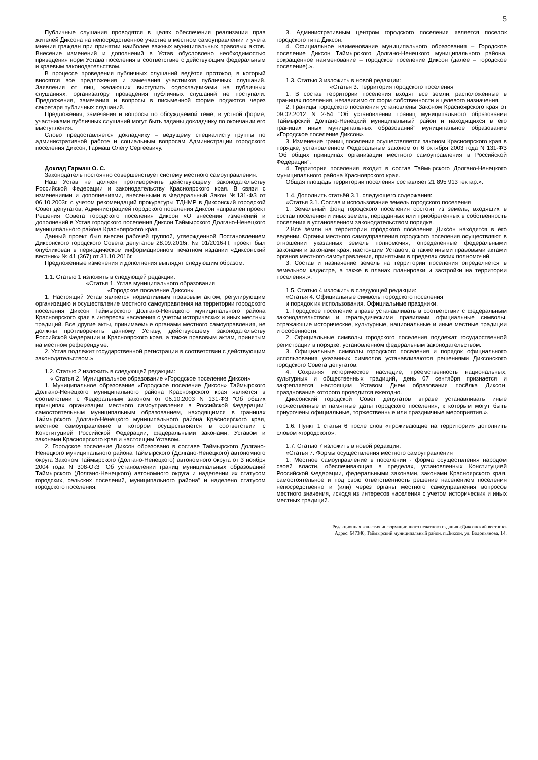5
Публичные слушания проводятся в целях обеспечения реализации прав жителей Диксона на непосредственное участие в местном самоуправлении и учета мнения граждан при принятии наиболее важных муниципальных правовых актов. Внесение изменений и дополнений в Устав обусловлено необходимостью приведения норм Устава поселения в соответствие с действующим федеральным и краевым законодательством.
В процессе проведения публичных слушаний ведётся протокол, в который вносятся все предложения и замечания участников публичных слушаний. Заявления от лиц, желающих выступить содокладчиками на публичных слушаниях, организатору проведения публичных слушаний не поступали. Предложения, замечания и вопросы в письменной форме подаются через секретаря публичных слушаний.
Предложения, замечания и вопросы по обсуждаемой теме, в устной форме, участниками публичных слушаний могут быть заданы докладчику по окончании его выступления.
Слово предоставляется докладчику – ведущему специалисту группы по административной работе и социальным вопросам Администрации городского поселения Диксон, Гармаш Олегу Сергеевичу.
Доклад Гармаш О. С.
Законодатель постоянно совершенствует систему местного самоуправления.
Наш Устав не должен противоречить действующему законодательству Российской Федерации и законодательству Красноярского края. В связи с изменениями и дополнениями, внесенными в Федеральный Закон №131-ФЗ от 06.10.2003г, с учетом рекомендаций прокуратуры ТДНМР в Диксонский городской Совет депутатов, Администрацией городского поселения Диксон направлен проект Решения Совета городского поселения Диксон «О внесении изменений и дополнений в Устав городского поселения Диксон Таймырского Долгано-Ненецкого муниципального района Красноярского края.
Данный проект был внесен рабочей группой, утвержденной Постановлением Диксонского городского Совета депутатов 28.09.2016г. № 01/2016-П, проект был опубликован в периодическом информационном печатном издании «Диксонский вестник» № 41 (367) от 31.10.2016г.
Предложенные изменения и дополнения выглядят следующим образом:
1.1. Статью 1 изложить в следующей редакции:
«Статья 1. Устав муниципального образования
«Городское поселение Диксон»
1. Настоящий Устав является нормативным правовым актом, регулирующим организацию и осуществление местного самоуправления на территории городского поселения Диксон Таймырского Долгано-Ненецкого муниципального района Красноярского края в интересах населения с учетом исторических и иных местных традиций. Все другие акты, принимаемые органами местного самоуправления, не должны противоречить данному Уставу, действующему законодательству Российской Федерации и Красноярского края, а также правовым актам, принятым на местном референдуме.
2. Устав подлежит государственной регистрации в соответствии с действующим законодательством.»
1.2. Статью 2 изложить в следующей редакции:
« Статья 2. Муниципальное образование «Городское поселение Диксон»
1. Муниципальное образование «Городское поселение Диксон» Таймырского Долгано-Ненецкого муниципального района Красноярского края является в соответствии с Федеральным законом от 06.10.2003 N 131-ФЗ "Об общих принципах организации местного самоуправления в Российской Федерации" самостоятельным муниципальным образованием, находящимся в границах Таймырского Долгано-Ненецкого муниципального района Красноярского края, местное самоуправление в котором осуществляется в соответствии с Конституцией Российской Федерации, федеральными законами, Уставом и законами Красноярского края и настоящим Уставом.
2. Городское поселение Диксон образовано в составе Таймырского Долгано-Ненецкого муниципального района Таймырского (Долгано-Ненецкого) автономного округа Законом Таймырского (Долгано-Ненецкого) автономного округа от 3 ноября 2004 года N 308-ОкЗ "Об установлении границ муниципальных образований Таймырского (Долгано-Ненецкого) автономного округа и наделении их статусом городских, сельских поселений, муниципального района" и наделено статусом городского поселения.
3. Административным центром городского поселения является поселок городского типа Диксон.
4. Официальное наименование муниципального образования – Городское поселение Диксон Таймырского Долгано-Ненецкого муниципального района, сокращённое наименование – городское поселение Диксон (далее – городское поселение).».
1.3. Статью 3 изложить в новой редакции:
«Статья 3. Территория городского поселения
1. В состав территории поселения входят все земли, расположенные в границах поселения, независимо от форм собственности и целевого назначения.
2. Границы городского поселения установлены Законом Красноярского края от 09.02.2012 N 2-54 "Об установлении границ муниципального образования Таймырский Долгано-Ненецкий муниципальный район и находящихся в его границах иных муниципальных образований" муниципальное образование «Городское поселение Диксон».
3. Изменение границ поселения осуществляется законом Красноярского края в порядке, установленном Федеральным законом от 6 октября 2003 года N 131-ФЗ "Об общих принципах организации местного самоуправления в Российской Федерации".
4. Территория поселения входит в состав Таймырского Долгано-Ненецкого муниципального района Красноярского края.
Общая площадь территории поселения составляет 21 895 913 гектар.».
1.4. Дополнить статьёй 3.1. следующего содержания:
«Статья 3.1. Состав и использование земель городского поселения
1. Земельный фонд городского поселения состоит из земель, входящих в состав поселения и иных земель, переданных или приобретенных в собственность поселения в установленном законодательством порядке.
2.Все земли на территории городского поселения Диксон находятся в его ведении. Органы местного самоуправления городского поселения осуществляют в отношении указанных земель полномочия, определенные федеральными законами и законами края, настоящим Уставом, а также иными правовыми актами органов местного самоуправления, принятыми в пределах своих полномочий.
3. Состав и назначение земель на территории поселения определяется в земельном кадастре, а также в планах планировки и застройки на территории поселения.».
1.5. Статью 4 изложить в следующей редакции:
«Статья 4. Официальные символы городского поселения
и порядок их использования. Официальные праздники.
1. Городское поселение вправе устанавливать в соответствии с федеральным законодательством и геральдическими правилами официальные символы, отражающие исторические, культурные, национальные и иные местные традиции и особенности.
2. Официальные символы городского поселения подлежат государственной регистрации в порядке, установленном федеральным законодательством.
3. Официальные символы городского поселения и порядок официального использования указанных символов устанавливаются решениями Диксонского городского Совета депутатов.
4. Сохраняя историческое наследие, преемственность национальных, культурных и общественных традиций, день 07 сентября признается и закрепляется настоящим Уставом Днем образования посёлка Диксон, празднование которого проводится ежегодно.
Диксонский городской Совет депутатов вправе устанавливать иные торжественные и памятные даты городского поселения, к которым могут быть приурочены официальные, торжественные или праздничные мероприятия.».
1.6. Пункт 1 статьи 6 после слов «проживающие на территории» дополнить словом «городского».
1.7. Статью 7 изложить в новой редакции:
«Статья 7. Формы осуществления местного самоуправления
1. Местное самоуправление в поселении - форма осуществления народом своей власти, обеспечивающая в пределах, установленных Конституцией Российской Федерации, федеральными законами, законами Красноярского края, самостоятельное и под свою ответственность решение населением поселения непосредственно и (или) через органы местного самоуправления вопросов местного значения, исходя из интересов населения с учетом исторических и иных местных традиций.
Редакционная коллегия информационного печатного издания «Диксонский вестник»
Адрес: 647340, Таймырский муниципальный район, п.Диксон, ул. Водопьянова, 14.